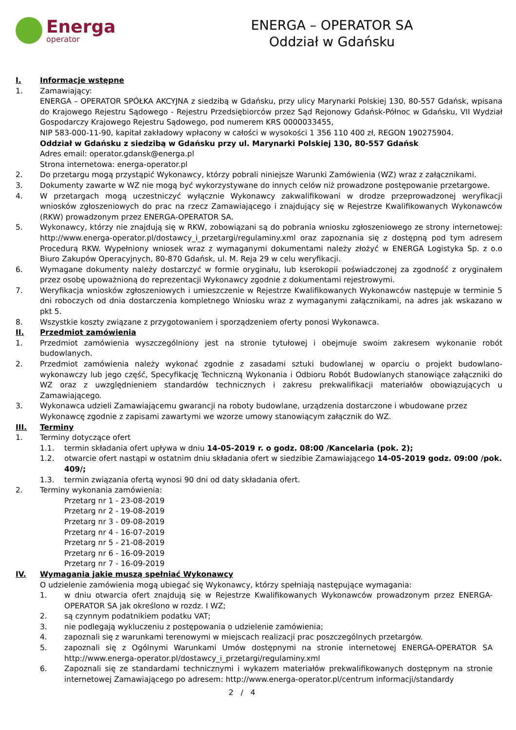Energa
operator
ENERGA – OPERATOR SA
Oddział w Gdańsku
I. Informacje wstępne
1. Zamawiający:
ENERGA – OPERATOR SPÓŁKA AKCYJNA z siedzibą w Gdańsku, przy ulicy Marynarki Polskiej 130, 80-557 Gdańsk, wpisana do Krajowego Rejestru Sądowego - Rejestru Przedsiębiorców przez Sąd Rejonowy Gdańsk-Północ w Gdańsku, VII Wydział Gospodarczy Krajowego Rejestru Sądowego, pod numerem KRS 0000033455,
NIP 583-000-11-90, kapitał zakładowy wpłacony w całości w wysokości 1 356 110 400 zł, REGON 190275904.
Oddział w Gdańsku z siedzibą w Gdańsku przy ul. Marynarki Polskiej 130, 80-557 Gdańsk
Adres email: operator.gdansk@energa.pl
Strona internetowa: energa-operator.pl
2. Do przetargu mogą przystąpić Wykonawcy, którzy pobrali niniejsze Warunki Zamówienia (WZ) wraz z załącznikami.
3. Dokumenty zawarte w WZ nie mogą być wykorzystywane do innych celów niż prowadzone postępowanie przetargowe.
4. W przetargach mogą uczestniczyć wyłącznie Wykonawcy zakwalifikowani w drodze przeprowadzonej weryfikacji wniosków zgłoszeniowych do prac na rzecz Zamawiającego i znajdujący się w Rejestrze Kwalifikowanych Wykonawców (RKW) prowadzonym przez ENERGA-OPERATOR SA.
5. Wykonawcy, którzy nie znajdują się w RKW, zobowiązani są do pobrania wniosku zgłoszeniowego ze strony internetowej: http://www.energa-operator.pl/dostawcy_i_przetargi/regulaminy.xml oraz zapoznania się z dostępną pod tym adresem Procedurą RKW. Wypełniony wniosek wraz z wymaganymi dokumentami należy złożyć w ENERGA Logistyka Sp. z o.o Biuro Zakupów Operacyjnych, 80-870 Gdańsk, ul. M. Reja 29 w celu weryfikacji.
6. Wymagane dokumenty należy dostarczyć w formie oryginału, lub kserokopii poświadczonej za zgodność z oryginałem przez osobę upoważnioną do reprezentacji Wykonawcy zgodnie z dokumentami rejestrowymi.
7. Weryfikacja wniosków zgłoszeniowych i umieszczenie w Rejestrze Kwalifikowanych Wykonawców następuje w terminie 5 dni roboczych od dnia dostarczenia kompletnego Wniosku wraz z wymaganymi załącznikami, na adres jak wskazano w pkt 5.
8. Wszystkie koszty związane z przygotowaniem i sporządzeniem oferty ponosi Wykonawca.
II. Przedmiot zamówienia
1. Przedmiot zamówienia wyszczególniony jest na stronie tytułowej i obejmuje swoim zakresem wykonanie robót budowlanych.
2. Przedmiot zamówienia należy wykonać zgodnie z zasadami sztuki budowlanej w oparciu o projekt budowlano-wykonawczy lub jego część, Specyfikację Techniczną Wykonania i Odbioru Robót Budowlanych stanowiące załączniki do WZ oraz z uwzględnieniem standardów technicznych i zakresu prekwalifikacji materiałów obowiązujących u Zamawiającego.
3. Wykonawca udzieli Zamawiającemu gwarancji na roboty budowlane, urządzenia dostarczone i wbudowane przez Wykonawcę zgodnie z zapisami zawartymi we wzorze umowy stanowiącym załącznik do WZ.
III. Terminy
1. Terminy dotyczące ofert
1.1. termin składania ofert upływa w dniu 14-05-2019 r. o godz. 08:00 /Kancelaria (pok. 2);
1.2. otwarcie ofert nastąpi w ostatnim dniu składania ofert w siedzibie Zamawiającego 14-05-2019 godz. 09:00 /pok. 409/;
1.3. termin związania ofertą wynosi 90 dni od daty składania ofert.
2. Terminy wykonania zamówienia:
Przetarg nr 1 - 23-08-2019
Przetarg nr 2 - 19-08-2019
Przetarg nr 3 - 09-08-2019
Przetarg nr 4 - 16-07-2019
Przetarg nr 5 - 21-08-2019
Przetarg nr 6 - 16-09-2019
Przetarg nr 7 - 16-09-2019
IV. Wymagania jakie muszą spełniać Wykonawcy
O udzielenie zamówienia mogą ubiegać się Wykonawcy, którzy spełniają następujące wymagania:
1. w dniu otwarcia ofert znajdują się w Rejestrze Kwalifikowanych Wykonawców prowadzonym przez ENERGA-OPERATOR SA jak określono w rozdz. I WZ;
2. są czynnym podatnikiem podatku VAT;
3. nie podlegają wykluczeniu z postępowania o udzielenie zamówienia;
4. zapoznali się z warunkami terenowymi w miejscach realizacji prac poszczególnych przetargów.
5. zapoznali się z Ogólnymi Warunkami Umów dostępnymi na stronie internetowej ENERGA-OPERATOR SA http://www.energa-operator.pl/dostawcy_i_przetargi/regulaminy.xml
6. Zapoznali się ze standardami technicznymi i wykazem materiałów prekwalifikowanych dostępnym na stronie internetowej Zamawiającego po adresem: http://www.energa-operator.pl/centrum informacji/standardy
2 / 4